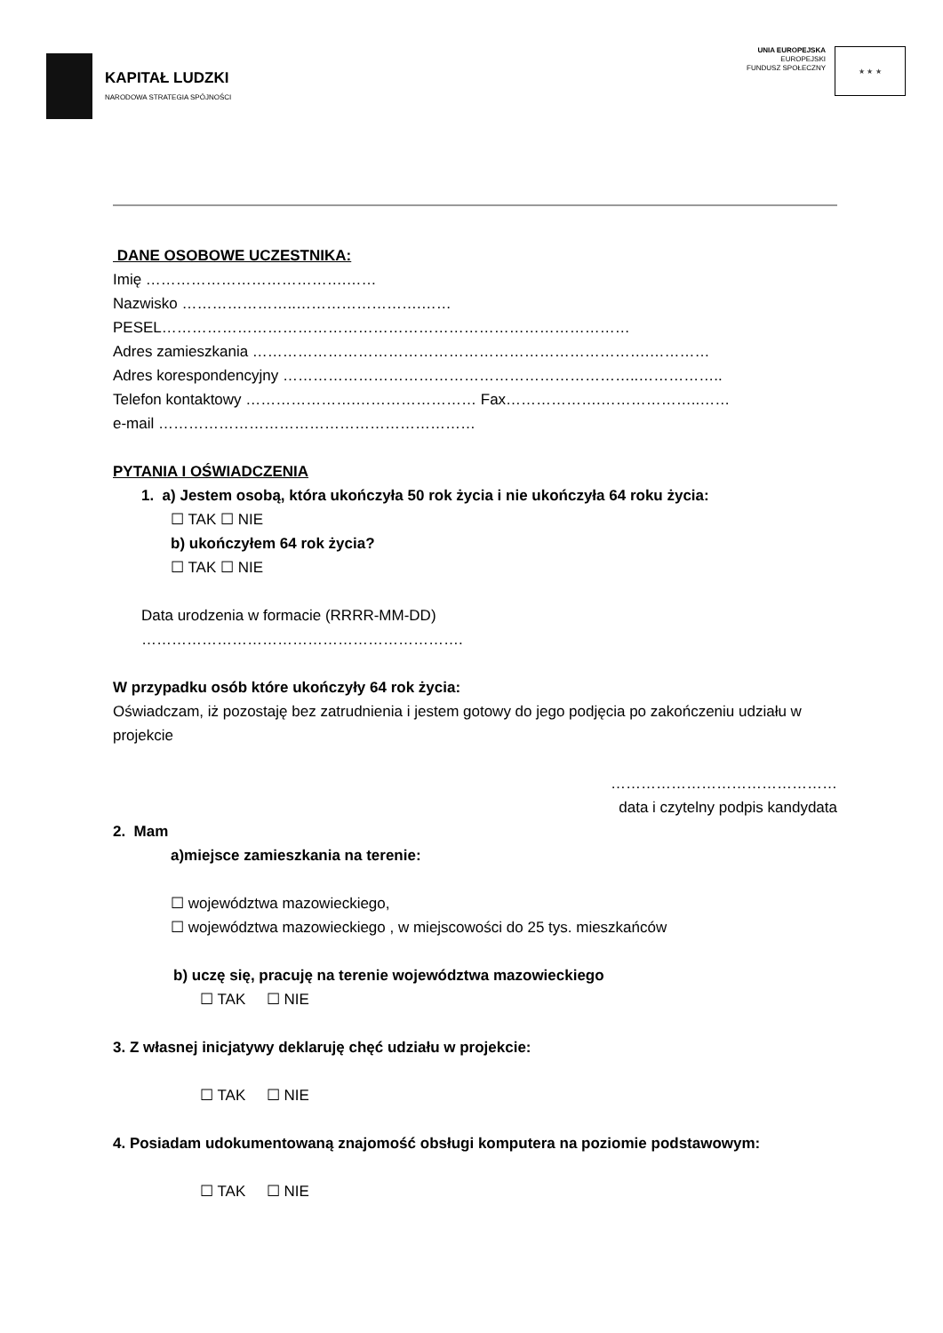KAPITAŁ LUDZKI
NARODOWA STRATEGIA SPÓJNOŚCI
UNIA EUROPEJSKA
EUROPEJSKI
FUNDUSZ SPOŁECZNY
★ ★ ★
DANE OSOBOWE UCZESTNIKA:
Imię ………………………………….……
Nazwisko …………………..…………………….……
PESEL…………………………………………………………………………………
Adres zamieszkania …………………………………………………………………….…………
Adres korespondencyjny ……………………………………………………………..……………..
Telefon kontaktowy ………………….…………………… Fax……………….………………..……
e-mail ………………………………………………………
PYTANIA I OŚWIADCZENIA
1. a) Jestem osobą, która ukończyła 50 rok życia i nie ukończyła 64 roku życia:
☐ TAK ☐ NIE
b) ukończyłem 64 rok życia?
☐ TAK ☐ NIE
Data urodzenia w formacie (RRRR-MM-DD)
……………………………………………………….
W przypadku osób które ukończyły 64 rok życia:
Oświadczam, iż pozostaję bez zatrudnienia i jestem gotowy do jego podjęcia po zakończeniu udziału w projekcie
………………………………………
data i czytelny podpis kandydata
2. Mam
a)miejsce zamieszkania na terenie:
☐ województwa mazowieckiego,
☐ województwa mazowieckiego , w miejscowości do 25 tys. mieszkańców
b) uczę się, pracuję na terenie województwa mazowieckiego
☐ TAK ☐ NIE
3. Z własnej inicjatywy deklaruję chęć udziału w projekcie:
☐ TAK ☐ NIE
4. Posiadam udokumentowaną znajomość obsługi komputera na poziomie podstawowym:
☐ TAK ☐ NIE